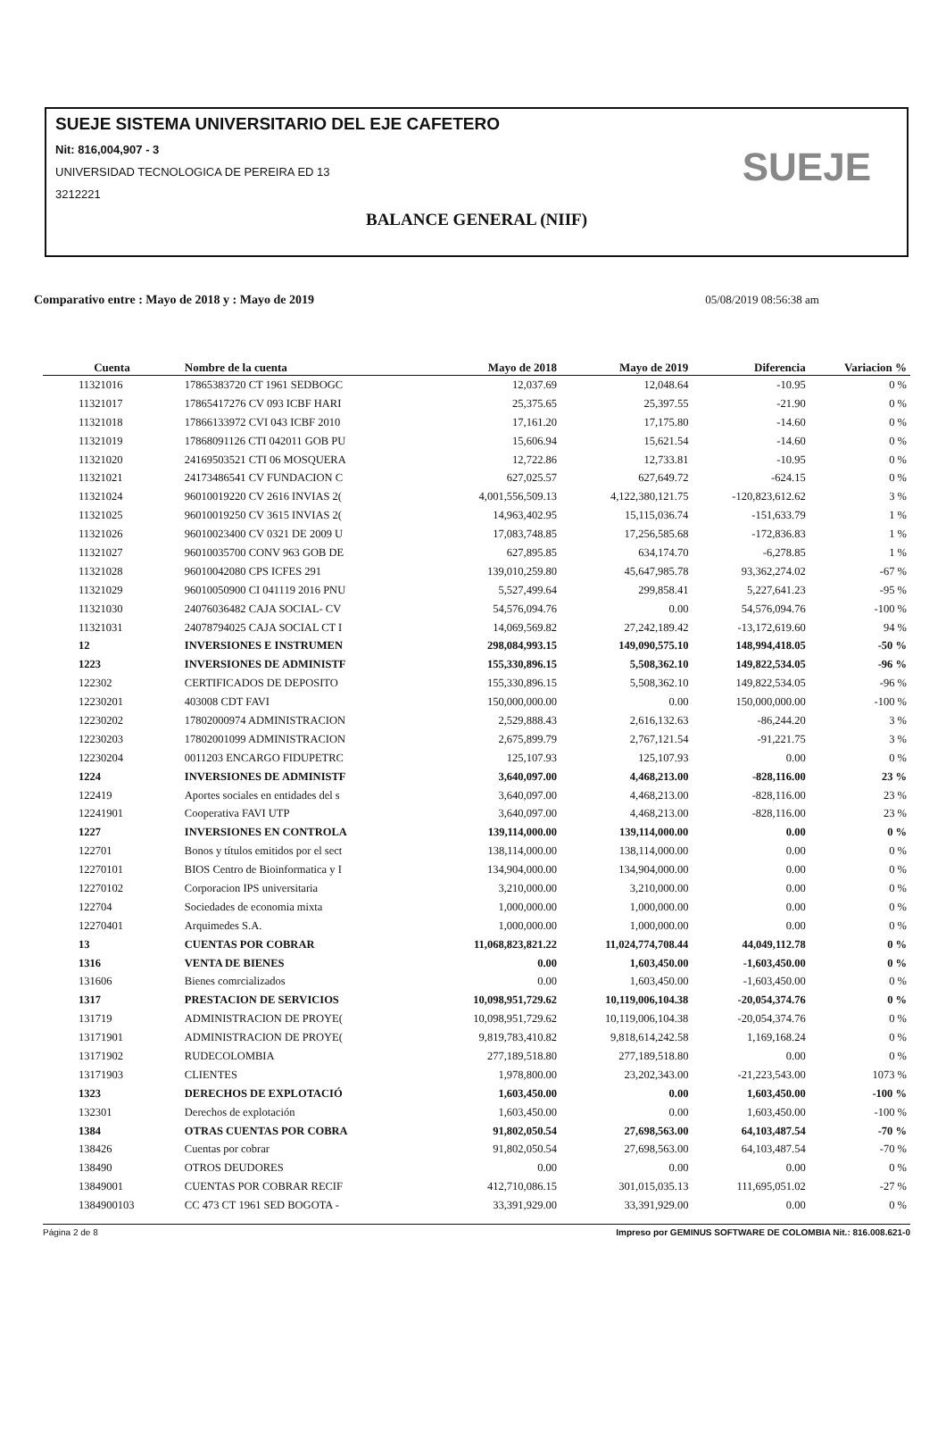SUEJE SISTEMA UNIVERSITARIO DEL EJE CAFETERO
Nit: 816,004,907 - 3
UNIVERSIDAD TECNOLOGICA DE PEREIRA ED 13
3212221
BALANCE GENERAL (NIIF)
SUEJE
Comparativo entre : Mayo de 2018 y : Mayo de 2019 05/08/2019 08:56:38 am
| Cuenta | Nombre de la cuenta | Mayo de 2018 | Mayo de 2019 | Diferencia | Variacion % |
| --- | --- | --- | --- | --- | --- |
| 11321016 | 17865383720 CT 1961 SEDBOGC | 12,037.69 | 12,048.64 | -10.95 | 0 % |
| 11321017 | 17865417276 CV 093 ICBF HARI | 25,375.65 | 25,397.55 | -21.90 | 0 % |
| 11321018 | 17866133972 CVI 043 ICBF 2010 | 17,161.20 | 17,175.80 | -14.60 | 0 % |
| 11321019 | 17868091126 CTI 042011 GOB PU | 15,606.94 | 15,621.54 | -14.60 | 0 % |
| 11321020 | 24169503521 CTI 06 MOSQUERA | 12,722.86 | 12,733.81 | -10.95 | 0 % |
| 11321021 | 24173486541 CV FUNDACION C | 627,025.57 | 627,649.72 | -624.15 | 0 % |
| 11321024 | 96010019220 CV 2616 INVIAS 2( | 4,001,556,509.13 | 4,122,380,121.75 | -120,823,612.62 | 3 % |
| 11321025 | 96010019250 CV 3615 INVIAS 2( | 14,963,402.95 | 15,115,036.74 | -151,633.79 | 1 % |
| 11321026 | 96010023400 CV 0321 DE 2009 U | 17,083,748.85 | 17,256,585.68 | -172,836.83 | 1 % |
| 11321027 | 96010035700 CONV 963 GOB DE | 627,895.85 | 634,174.70 | -6,278.85 | 1 % |
| 11321028 | 96010042080 CPS ICFES 291 | 139,010,259.80 | 45,647,985.78 | 93,362,274.02 | -67 % |
| 11321029 | 96010050900 CI 041119 2016 PNU | 5,527,499.64 | 299,858.41 | 5,227,641.23 | -95 % |
| 11321030 | 24076036482 CAJA SOCIAL- CV | 54,576,094.76 | 0.00 | 54,576,094.76 | -100 % |
| 11321031 | 24078794025 CAJA SOCIAL CT I | 14,069,569.82 | 27,242,189.42 | -13,172,619.60 | 94 % |
| 12 | INVERSIONES E INSTRUMEN | 298,084,993.15 | 149,090,575.10 | 148,994,418.05 | -50 % |
| 1223 | INVERSIONES DE ADMINISTF | 155,330,896.15 | 5,508,362.10 | 149,822,534.05 | -96 % |
| 122302 | CERTIFICADOS DE DEPOSITO | 155,330,896.15 | 5,508,362.10 | 149,822,534.05 | -96 % |
| 12230201 | 403008 CDT FAVI | 150,000,000.00 | 0.00 | 150,000,000.00 | -100 % |
| 12230202 | 17802000974 ADMINISTRACION | 2,529,888.43 | 2,616,132.63 | -86,244.20 | 3 % |
| 12230203 | 17802001099 ADMINISTRACION | 2,675,899.79 | 2,767,121.54 | -91,221.75 | 3 % |
| 12230204 | 0011203 ENCARGO FIDUPETRC | 125,107.93 | 125,107.93 | 0.00 | 0 % |
| 1224 | INVERSIONES DE ADMINISTF | 3,640,097.00 | 4,468,213.00 | -828,116.00 | 23 % |
| 122419 | Aportes sociales en entidades del s | 3,640,097.00 | 4,468,213.00 | -828,116.00 | 23 % |
| 12241901 | Cooperativa FAVI UTP | 3,640,097.00 | 4,468,213.00 | -828,116.00 | 23 % |
| 1227 | INVERSIONES EN CONTROLA | 139,114,000.00 | 139,114,000.00 | 0.00 | 0 % |
| 122701 | Bonos y títulos emitidos por el sect | 138,114,000.00 | 138,114,000.00 | 0.00 | 0 % |
| 12270101 | BIOS Centro de Bioinformatica y I | 134,904,000.00 | 134,904,000.00 | 0.00 | 0 % |
| 12270102 | Corporacion IPS universitaria | 3,210,000.00 | 3,210,000.00 | 0.00 | 0 % |
| 122704 | Sociedades de economia mixta | 1,000,000.00 | 1,000,000.00 | 0.00 | 0 % |
| 12270401 | Arquimedes S.A. | 1,000,000.00 | 1,000,000.00 | 0.00 | 0 % |
| 13 | CUENTAS POR COBRAR | 11,068,823,821.22 | 11,024,774,708.44 | 44,049,112.78 | 0 % |
| 1316 | VENTA DE BIENES | 0.00 | 1,603,450.00 | -1,603,450.00 | 0 % |
| 131606 | Bienes comrcializados | 0.00 | 1,603,450.00 | -1,603,450.00 | 0 % |
| 1317 | PRESTACION DE SERVICIOS | 10,098,951,729.62 | 10,119,006,104.38 | -20,054,374.76 | 0 % |
| 131719 | ADMINISTRACION DE PROYE( | 10,098,951,729.62 | 10,119,006,104.38 | -20,054,374.76 | 0 % |
| 13171901 | ADMINISTRACION DE PROYE( | 9,819,783,410.82 | 9,818,614,242.58 | 1,169,168.24 | 0 % |
| 13171902 | RUDECOLOMBIA | 277,189,518.80 | 277,189,518.80 | 0.00 | 0 % |
| 13171903 | CLIENTES | 1,978,800.00 | 23,202,343.00 | -21,223,543.00 | 1073 % |
| 1323 | DERECHOS DE EXPLOTACIÓ | 1,603,450.00 | 0.00 | 1,603,450.00 | -100 % |
| 132301 | Derechos de explotación | 1,603,450.00 | 0.00 | 1,603,450.00 | -100 % |
| 1384 | OTRAS CUENTAS POR COBRA | 91,802,050.54 | 27,698,563.00 | 64,103,487.54 | -70 % |
| 138426 | Cuentas por cobrar | 91,802,050.54 | 27,698,563.00 | 64,103,487.54 | -70 % |
| 138490 | OTROS DEUDORES | 0.00 | 0.00 | 0.00 | 0 % |
| 13849001 | CUENTAS POR COBRAR RECIF | 412,710,086.15 | 301,015,035.13 | 111,695,051.02 | -27 % |
| 1384900103 | CC 473 CT 1961 SED BOGOTA - | 33,391,929.00 | 33,391,929.00 | 0.00 | 0 % |
Página 2 de 8 Impreso por GEMINUS SOFTWARE DE COLOMBIA Nit.: 816.008.621-0